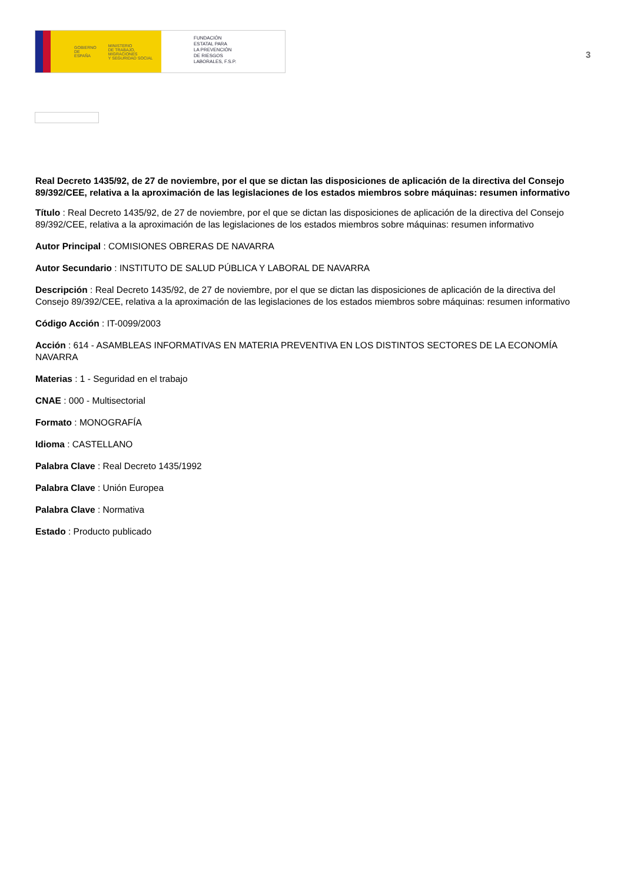GOBIERNO
DE ESPAÑA MINISTERIO
DE TRABAJO, MIGRACIONES
Y SEGURIDAD SOCIAL
FUNDACIÓN
ESTATAL PARA
LA PREVENCIÓN
DE RIESGOS
LABORALES, F.S.P.
3
Real Decreto 1435/92, de 27 de noviembre, por el que se dictan las disposiciones de aplicación de la directiva del Consejo 89/392/CEE, relativa a la aproximación de las legislaciones de los estados miembros sobre máquinas: resumen informativo
Título : Real Decreto 1435/92, de 27 de noviembre, por el que se dictan las disposiciones de aplicación de la directiva del Consejo 89/392/CEE, relativa a la aproximación de las legislaciones de los estados miembros sobre máquinas: resumen informativo
Autor Principal : COMISIONES OBRERAS DE NAVARRA
Autor Secundario : INSTITUTO DE SALUD PÚBLICA Y LABORAL DE NAVARRA
Descripción : Real Decreto 1435/92, de 27 de noviembre, por el que se dictan las disposiciones de aplicación de la directiva del Consejo 89/392/CEE, relativa a la aproximación de las legislaciones de los estados miembros sobre máquinas: resumen informativo
Código Acción : IT-0099/2003
Acción : 614 - ASAMBLEAS INFORMATIVAS EN MATERIA PREVENTIVA EN LOS DISTINTOS SECTORES DE LA ECONOMÍA NAVARRA
Materias : 1 - Seguridad en el trabajo
CNAE : 000 - Multisectorial
Formato : MONOGRAFÍA
Idioma : CASTELLANO
Palabra Clave : Real Decreto 1435/1992
Palabra Clave : Unión Europea
Palabra Clave : Normativa
Estado : Producto publicado